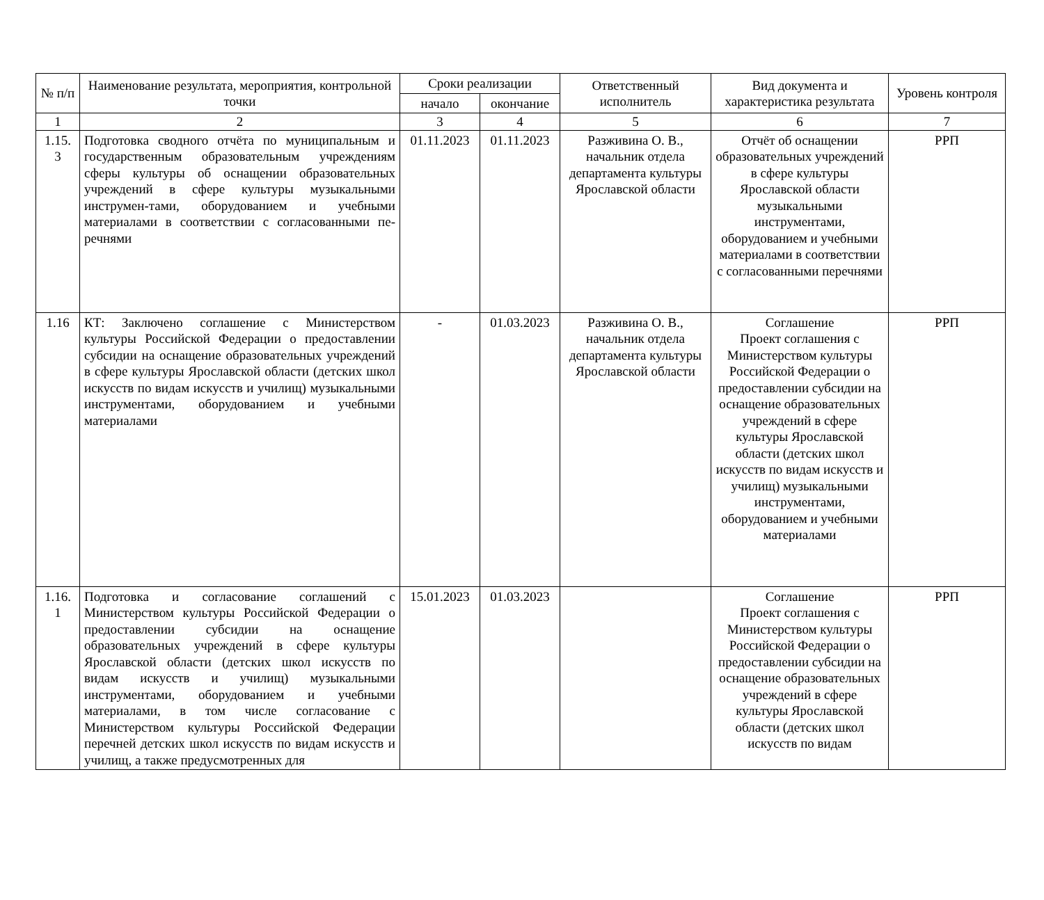| № п/п | Наименование результата, мероприятия, контрольной точки | Сроки реализации | | Ответственный исполнитель | Вид документа и характеристика результата | Уровень контроля |
| --- | --- | --- | --- | --- | --- | --- |
| | | начало | окончание | | | |
| 1 | 2 | 3 | 4 | 5 | 6 | 7 |
| 1.15. 3 | Подготовка сводного отчёта по муниципальным и государственным образовательным учреждениям сферы культуры об оснащении образовательных учреждений в сфере культуры музыкальными инструмен-тами, оборудованием и учебными материалами в соответствии с согласованными пе-речнями | 01.11.2023 | 01.11.2023 | Разживина О. В., начальник отдела департамента культуры Ярославской области | Отчёт об оснащении образовательных учреждений в сфере культуры Ярославской области музыкальными инструментами, оборудованием и учебными материалами в соответствии с согласованными перечнями | РРП |
| 1.16 | КТ: Заключено соглашение с Министерством культуры Российской Федерации о предоставлении субсидии на оснащение образовательных учреждений в сфере культуры Ярославской области (детских школ искусств по видам искусств и училищ) музыкальными инструментами, оборудованием и учебными материалами | - | 01.03.2023 | Разживина О. В., начальник отдела департамента культуры Ярославской области | Соглашение Проект соглашения с Министерством культуры Российской Федерации о предоставлении субсидии на оснащение образовательных учреждений в сфере культуры Ярославской области (детских школ искусств по видам искусств и училищ) музыкальными инструментами, оборудованием и учебными материалами | РРП |
| 1.16. 1 | Подготовка и согласование соглашений с Министерством культуры Российской Федерации о предоставлении субсидии на оснащение образовательных учреждений в сфере культуры Ярославской области (детских школ искусств по видам искусств и училищ) музыкальными инструментами, оборудованием и учебными материалами, в том числе согласование с Министерством культуры Российской Федерации перечней детских школ искусств по видам искусств и училищ, а также предусмотренных для | 15.01.2023 | 01.03.2023 | | Соглашение Проект соглашения с Министерством культуры Российской Федерации о предоставлении субсидии на оснащение образовательных учреждений в сфере культуры Ярославской области (детских школ искусств по видам | РРП |